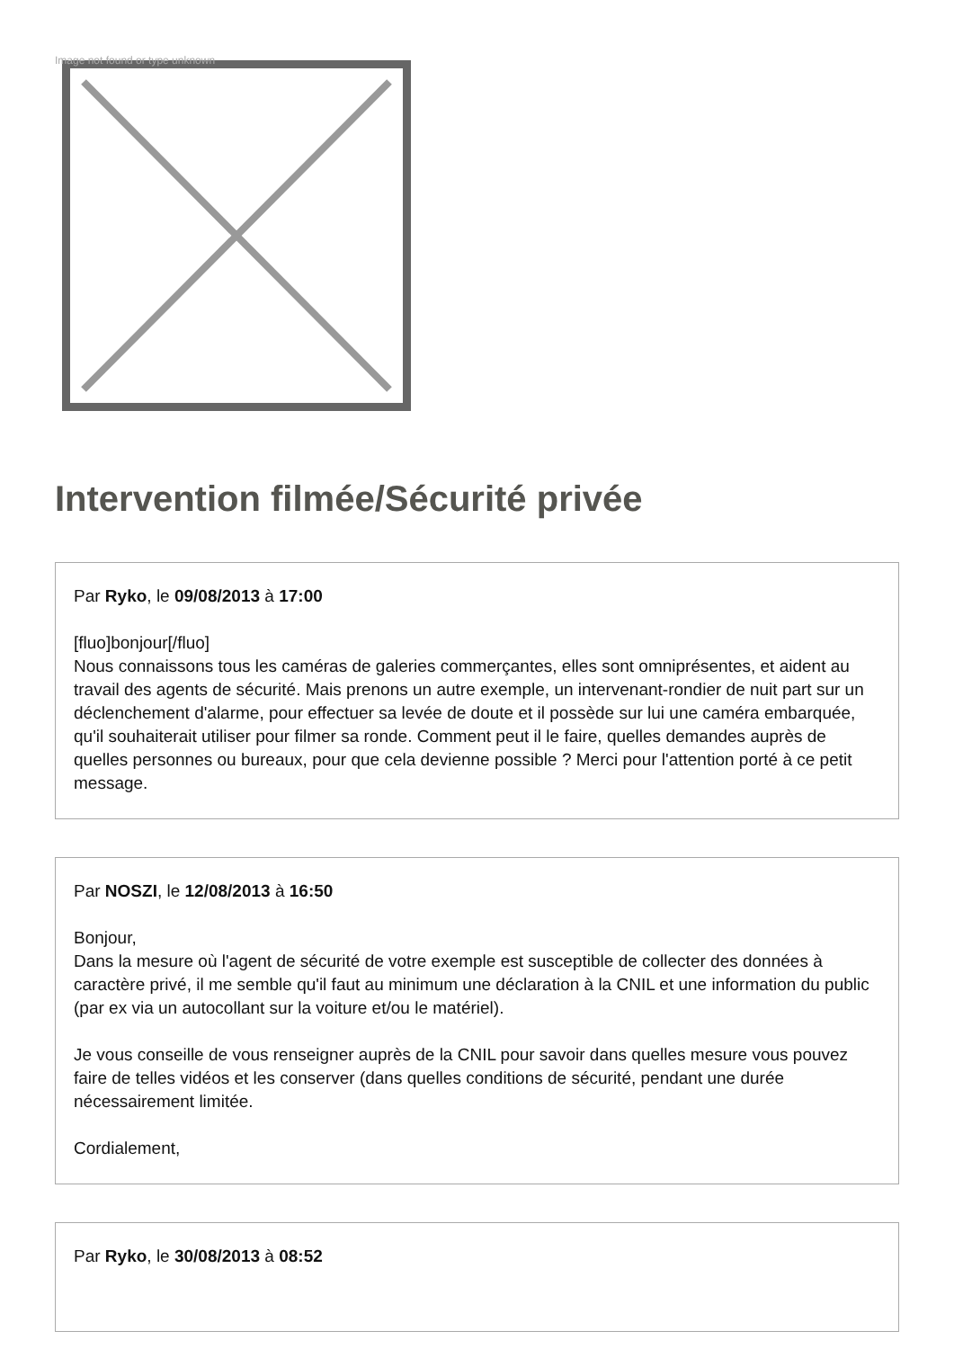Image not found or type unknown
Intervention filmée/Sécurité privée
Par Ryko, le 09/08/2013 à 17:00
[fluo]bonjour[/fluo]
Nous connaissons tous les caméras de galeries commerçantes, elles sont omniprésentes, et aident au travail des agents de sécurité. Mais prenons un autre exemple, un intervenant-rondier de nuit part sur un déclenchement d'alarme, pour effectuer sa levée de doute et il possède sur lui une caméra embarquée, qu'il souhaiterait utiliser pour filmer sa ronde. Comment peut il le faire, quelles demandes auprès de quelles personnes ou bureaux, pour que cela devienne possible ? Merci pour l'attention porté à ce petit message.
Par NOSZI, le 12/08/2013 à 16:50
Bonjour,
Dans la mesure où l'agent de sécurité de votre exemple est susceptible de collecter des données à caractère privé, il me semble qu'il faut au minimum une déclaration à la CNIL et une information du public (par ex via un autocollant sur la voiture et/ou le matériel).
Je vous conseille de vous renseigner auprès de la CNIL pour savoir dans quelles mesure vous pouvez faire de telles vidéos et les conserver (dans quelles conditions de sécurité, pendant une durée nécessairement limitée.
Cordialement,
Par Ryko, le 30/08/2013 à 08:52